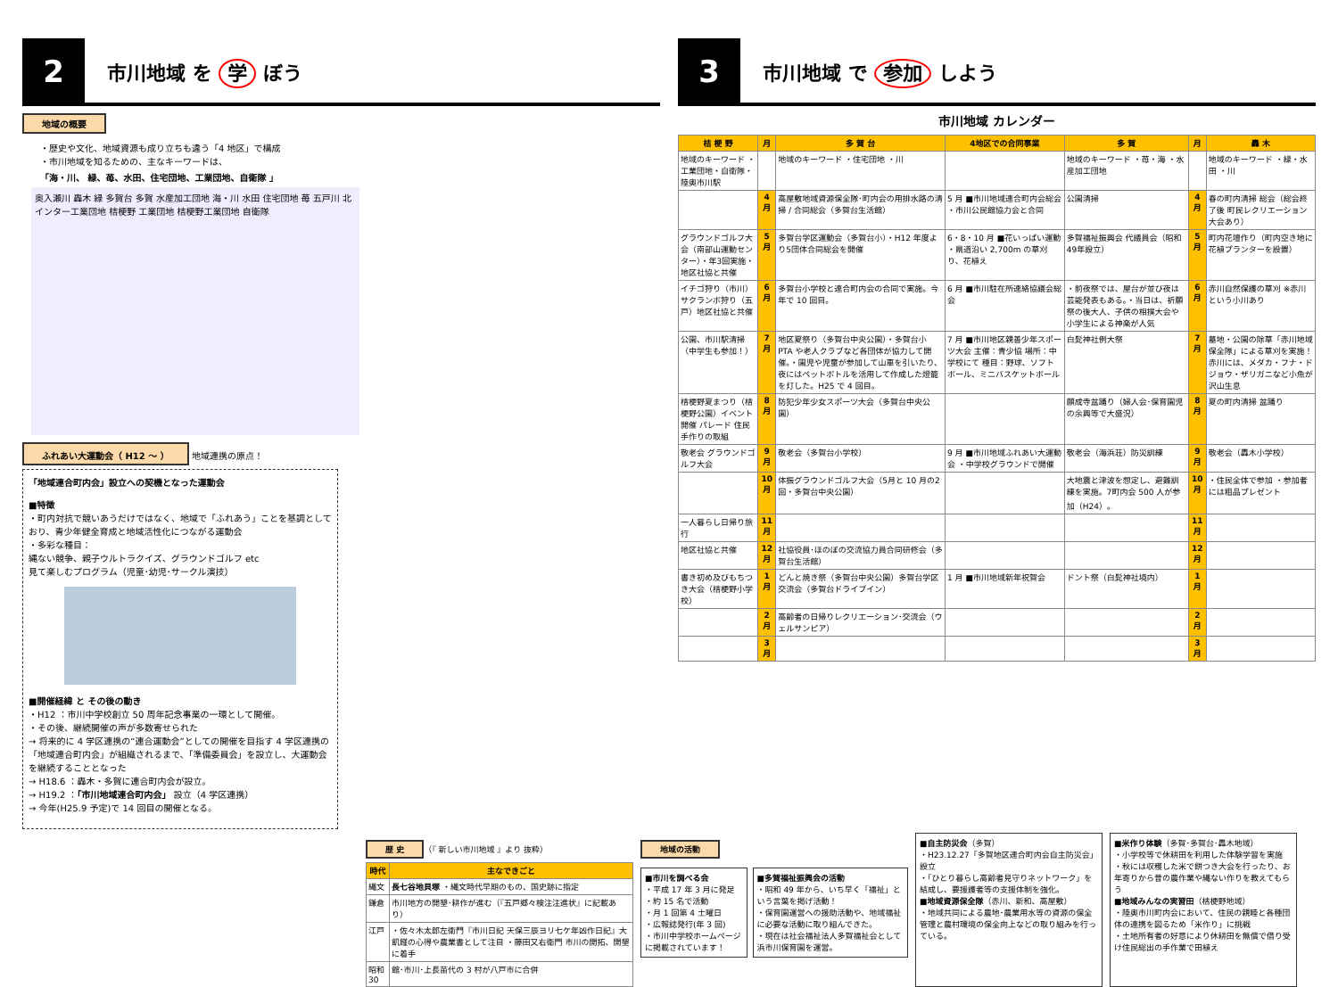2
市川地域 を 学 ぼう
地域の概要
・歴史や文化、地域資源も成り立ちも違う「4 地区」で構成
・市川地域を知るための、主なキーワードは、
「海・川、 緑、苺、水田、住宅団地、工業団地、自衛隊 」
奥入瀬川 轟木 緑 多賀台 多賀 水産加工団地 海・川 水田 住宅団地 苺 五戸川 北インター工業団地 桔梗野 工業団地 桔梗野工業団地 自衛隊
ふれあい大運動会（ H12 ～ ）
地域連携の原点！
「地域連合町内会」設立への契機となった運動会
■特徴
・町内対抗で競いあうだけではなく、地域で「ふれあう」ことを基調としており、青少年健全育成と地域活性化につながる運動会
・多彩な種目：
縄ない競争、親子ウルトラクイズ、グラウンドゴルフ etc
見て楽しむプログラム（児童･幼児･サークル演技）
■開催経緯 と その後の動き
・H12 ：市川中学校創立 50 周年記念事業の一環として開催。
・その後、継続開催の声が多数寄せられた
→ 将来的に 4 学区連携の“連合運動会”としての開催を目指す 4 学区連携の「地域連合町内会」が組織されるまで、「準備委員会」を設立し、大運動会を継続することとなった
→ H18.6 ：轟木・多賀に連合町内会が設立。
→ H19.2 ：「市川地域連合町内会」 設立（4 学区連携）
→ 今年(H25.9 予定)で 14 回目の開催となる。
3
市川地域 で 参加 しよう
市川地域 カレンダー
| 桔 梗 野 | 月 | 多 賀 台 | 4地区での合同事業 | 多 賀 | 月 | 轟 木 |
| --- | --- | --- | --- | --- | --- | --- |
| 地域のキーワード ・工業団地・自衛隊・陸奥市川駅 | | 地域のキーワード ・住宅団地 ・川 | | 地域のキーワード ・苺・海 ・水産加工団地 | | 地域のキーワード ・緑・水田 ・川 |
| | 4 月 | 高屋敷地域資源保全隊･町内会の用排水路の清掃 / 合同総会（多賀台生活館） | 5 月 ■市川地域連合町内会総会 ・市川公民館協力会と合同 | 公園清掃 | 4 月 | 春の町内清掃 総会（総会終了後 町民レクリエーション大会あり） |
| グラウンドゴルフ大会（南部山運動センター）・年3回実施・地区社協と共催 | 5 月 | 多賀台学区運動会（多賀台小）・H12 年度より5団体合同総会を開催 | 6・8・10 月 ■花いっぱい運動 ・県道沿い 2,700m の草刈り、花植え | 多賀福祉振興会 代議員会（昭和49年設立） | 5 月 | 町内花壇作り（町内空き地に花植プランターを設置） |
| イチゴ狩り（市川）サクランボ狩り（五戸）地区社協と共催 | 6 月 | 多賀台小学校と連合町内会の合同で実施。今年で 10 回目。 | 6 月 ■市川駐在所連絡協議会総会 | ・前夜祭では、屋台が並び夜は芸能発表もある。・当日は、祈願祭の後大人、子供の相撲大会や小学生による神楽が人気 | 6 月 | 赤川自然保護の草刈 ※赤川という小川あり |
| 公園、市川駅清掃（中学生も参加！） | 7 月 | 地区夏祭り（多賀台中央公園）・多賀台小 PTA や老人クラブなど各団体が協力して開催。・園児や児童が参加して山車を引いたり、夜にはペットボトルを活用して作成した燈籠を灯した。H25 で 4 回目。 | 7 月 ■市川地区親善少年スポーツ大会 主催：青少協 場所：中学校にて 種目：野球、ソフトボール、ミニバスケットボール | 白髭神社例大祭 | 7 月 | 墓地・公園の除草「赤川地域保全隊」による草刈を実施！赤川には、メダカ・フナ・ドジョウ・ザリガニなど小魚が沢山生息 |
| 桔梗野夏まつり（桔梗野公園）イベント開催 パレード 住民手作りの取組 | 8 月 | 防犯少年少女スポーツ大会（多賀台中央公園） | | 願成寺盆踊り（婦人会･保育園児の余興等で大盛況） | 8 月 | 夏の町内清掃 盆踊り |
| 敬老会 グラウンドゴルフ大会 | 9 月 | 敬老会（多賀台小学校） | 9 月 ■市川地域ふれあい大運動会 ・中学校グラウンドで開催 | 敬老会（海浜荘）防災訓練 | 9 月 | 敬老会（轟木小学校） |
| | 10 月 | 体振グラウンドゴルフ大会（5月と 10 月の2回・多賀台中央公園） | | 大地震と津波を想定し、避難訓練を実施。7町内会 500 人が参加（H24）。 | 10 月 | ・住民全体で参加 ・参加者には粗品プレゼント |
| 一人暮らし日帰り旅行 | 11 月 | | | | 11 月 | |
| 地区社協と共催 | 12 月 | 社協役員･ほのぼの交流協力員合同研修会（多賀台生活館） | | | 12 月 | |
| 書き初め及びもちつき大会（桔梗野小学校） | 1 月 | どんと焼き祭（多賀台中央公園）多賀台学区交流会（多賀台ドライブイン） | 1 月 ■市川地域新年祝賀会 | ドント祭（白髭神社境内） | 1 月 | |
| | 2 月 | 高齢者の日帰りレクリエーション･交流会（ウェルサンピア） | | | 2 月 | |
| | 3 月 | | | | 3 月 | |
歴 史 （『 新しい市川地域 』より 抜粋）
| 時代 | 主なできごと |
| --- | --- |
| 縄文 | 長七谷地貝塚 ・縄文時代早期のもの、国史跡に指定 |
| 鎌倉 | 市川地方の開墾･耕作が進む（『五戸郷々検注注進状』に記載あり） |
| 江戸 | ・佐々木太郎左衛門『市川日記 天保三辰ヨリ七ケ年凶作日記』大飢饉の心得や農業書として注目 ・藤田又右衛門 市川の開拓、開墾に着手 |
| 昭和 30 | 館･市川･上長苗代の 3 村が八戸市に合併 |
地域の活動
■市川を調べる会
・平成 17 年 3 月に発足
・約 15 名で活動
・月 1 回第 4 土曜日
・広報誌発行(年 3 回)
・市川中学校ホームページに掲載されています！
■多賀福祉振興会の活動
・昭和 49 年から、いち早く「福祉」という言葉を掲げ活動！
・保育園運営への援助活動や、地域福祉に必要な活動に取り組んできた。
・現在は社会福祉法人多賀福祉会として浜市川保育園を運営。
■自主防災会（多賀）
・H23.12.27「多賀地区連合町内会自主防災会」設立
・「ひとり暮らし高齢者見守りネットワーク」を結成し、要援護者等の支援体制を強化。
■地域資源保全隊（赤川、新和、高屋敷）
・地域共同による農地･農業用水等の資源の保全管理と農村環境の保全向上などの取り組みを行っている。
■米作り体験（多賀･多賀台･轟木地域）
・小学校等で休耕田を利用した体験学習を実施
・秋には収穫した米で餅つき大会を行ったり、お年寄りから昔の農作業や縄ない作りを教えてもらう
■地域みんなの実習田（桔梗野地域）
・陸奥市川町内会において、住民の親睦と各種団体の連携を図るため「米作り」に挑戦
・土地所有者の好意により休耕田を無償で借り受け住民総出の手作業で田植え